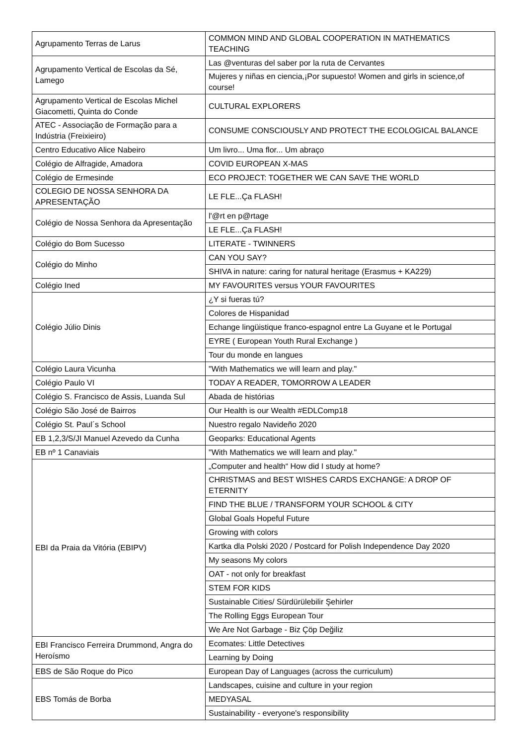| Agrupamento Terras de Larus | COMMON MIND AND GLOBAL COOPERATION IN MATHEMATICS TEACHING |
| Agrupamento Vertical de Escolas da Sé, Lamego | Las @venturas del saber por la ruta de Cervantes |
| | Mujeres y niñas en ciencia,¡Por supuesto! Women and girls in science,of course! |
| Agrupamento Vertical de Escolas Michel Giacometti, Quinta do Conde | CULTURAL EXPLORERS |
| ATEC - Associação de Formação para a Indústria (Freixieiro) | CONSUME CONSCIOUSLY AND PROTECT THE ECOLOGICAL BALANCE |
| Centro Educativo Alice Nabeiro | Um livro... Uma flor... Um abraço |
| Colégio de Alfragide, Amadora | COVID EUROPEAN X-MAS |
| Colégio de Ermesinde | ECO PROJECT: TOGETHER WE CAN SAVE THE WORLD |
| COLEGIO DE NOSSA SENHORA DA APRESENTAÇÃO | LE FLE...Ça FLASH! |
| Colégio de Nossa Senhora da Apresentação | l'@rt en p@rtage |
| | LE FLE...Ça FLASH! |
| Colégio do Bom Sucesso | LITERATE - TWINNERS |
| Colégio do Minho | CAN YOU SAY? |
| | SHIVA in nature: caring for natural heritage (Erasmus + KA229) |
| Colégio Ined | MY FAVOURITES versus YOUR FAVOURITES |
| Colégio Júlio Dinis | ¿Y si fueras tú? |
| | Colores de Hispanidad |
| | Echange lingüistique franco-espagnol entre La Guyane et le Portugal |
| | EYRE ( European Youth Rural Exchange ) |
| | Tour du monde en langues |
| Colégio Laura Vicunha | "With Mathematics we will learn and play." |
| Colégio Paulo VI | TODAY A READER, TOMORROW A LEADER |
| Colégio S. Francisco de Assis, Luanda Sul | Abada de histórias |
| Colégio São José de Bairros | Our Health is our Wealth #EDLComp18 |
| Colégio St. Paul´s School | Nuestro regalo Navideño 2020 |
| EB 1,2,3/S/JI Manuel Azevedo da Cunha | Geoparks: Educational Agents |
| EB nº 1 Canaviais | "With Mathematics we will learn and play." |
| EBI da Praia da Vitória (EBIPV) | „Computer and health“ How did I study at home? |
| | CHRISTMAS and BEST WISHES CARDS EXCHANGE: A DROP OF ETERNITY |
| | FIND THE BLUE / TRANSFORM YOUR SCHOOL & CITY |
| | Global Goals Hopeful Future |
| | Growing with colors |
| | Kartka dla Polski 2020 / Postcard for Polish Independence Day 2020 |
| | My seasons My colors |
| | OAT - not only for breakfast |
| | STEM FOR KIDS |
| | Sustainable Cities/ Sürdürülebilir Şehirler |
| | The Rolling Eggs European Tour |
| | We Are Not Garbage - Biz Çöp Değiliz |
| EBI Francisco Ferreira Drummond, Angra do Heroísmo | Ecomates: Little Detectives |
| | Learning by Doing |
| EBS de São Roque do Pico | European Day of Languages (across the curriculum) |
| EBS Tomás de Borba | Landscapes, cuisine and culture in your region |
| | MEDYASAL |
| | Sustainability - everyone's responsibility |